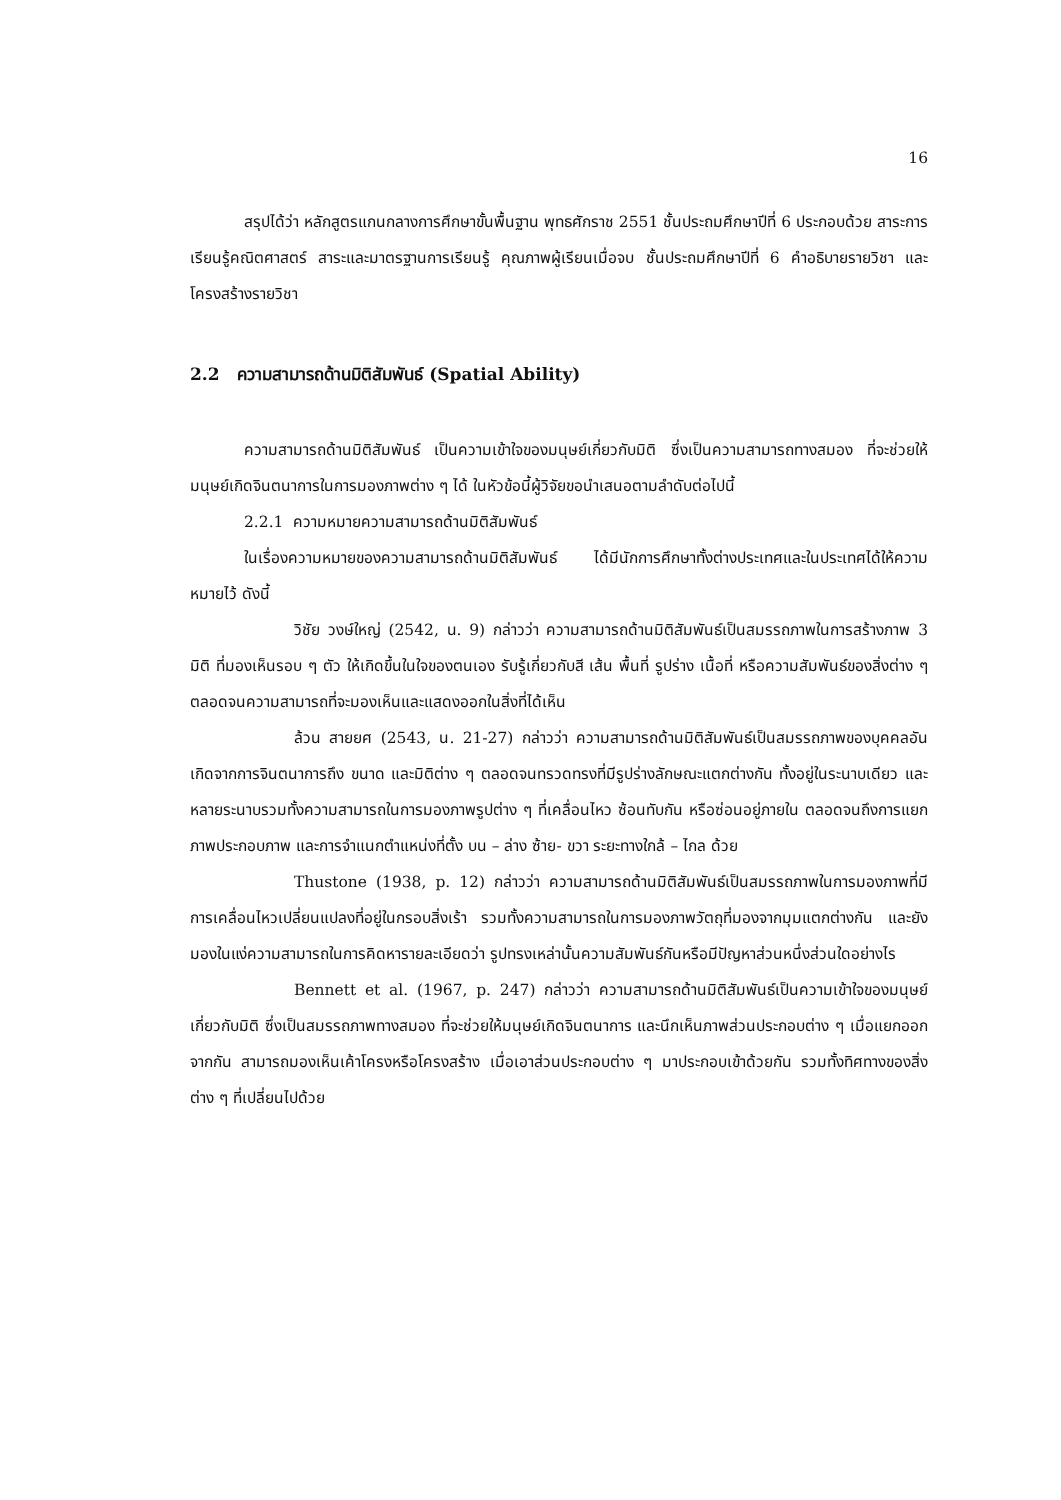16
สรุปได้ว่า หลักสูตรแกนกลางการศึกษาขั้นพื้นฐาน พุทธศักราช 2551 ชั้นประถมศึกษาปีที่ 6 ประกอบด้วย สาระการเรียนรู้คณิตศาสตร์ สาระและมาตรฐานการเรียนรู้ คุณภาพผู้เรียนเมื่อจบ ชั้นประถมศึกษาปีที่ 6 คำอธิบายรายวิชา และโครงสร้างรายวิชา
2.2 ความสามารถด้านมิติสัมพันธ์ (Spatial Ability)
ความสามารถด้านมิติสัมพันธ์ เป็นความเข้าใจของมนุษย์เกี่ยวกับมิติ ซึ่งเป็นความสามารถทางสมอง ที่จะช่วยให้มนุษย์เกิดจินตนาการในการมองภาพต่าง ๆ ได้ ในหัวข้อนี้ผู้วิจัยขอนำเสนอตามลำดับต่อไปนี้
2.2.1 ความหมายความสามารถด้านมิติสัมพันธ์
ในเรื่องความหมายของความสามารถด้านมิติสัมพันธ์ ได้มีนักการศึกษาทั้งต่างประเทศและในประเทศได้ให้ความหมายไว้ ดังนี้
วิชัย วงษ์ใหญ่ (2542, น. 9) กล่าวว่า ความสามารถด้านมิติสัมพันธ์เป็นสมรรถภาพในการสร้างภาพ 3 มิติ ที่มองเห็นรอบ ๆ ตัว ให้เกิดขึ้นในใจของตนเอง รับรู้เกี่ยวกับสี เส้น พื้นที่ รูปร่าง เนื้อที่ หรือความสัมพันธ์ของสิ่งต่าง ๆ ตลอดจนความสามารถที่จะมองเห็นและแสดงออกในสิ่งที่ได้เห็น
ล้วน สายยศ (2543, น. 21-27) กล่าวว่า ความสามารถด้านมิติสัมพันธ์เป็นสมรรถภาพของบุคคลอันเกิดจากการจินตนาการถึง ขนาด และมิติต่าง ๆ ตลอดจนทรวดทรงที่มีรูปร่างลักษณะแตกต่างกัน ทั้งอยู่ในระนาบเดียว และหลายระนาบรวมทั้งความสามารถในการมองภาพรูปต่าง ๆ ที่เคลื่อนไหว ซ้อนทับกัน หรือซ่อนอยู่ภายใน ตลอดจนถึงการแยกภาพประกอบภาพ และการจำแนกตำแหน่งที่ตั้ง บน – ล่าง ซ้าย- ขวา ระยะทางใกล้ – ไกล ด้วย
Thustone (1938, p. 12) กล่าวว่า ความสามารถด้านมิติสัมพันธ์เป็นสมรรถภาพในการมองภาพที่มีการเคลื่อนไหวเปลี่ยนแปลงที่อยู่ในกรอบสิ่งเร้า รวมทั้งความสามารถในการมองภาพวัตถุที่มองจากมุมแตกต่างกัน และยังมองในแง่ความสามารถในการคิดหารายละเอียดว่า รูปทรงเหล่านั้นความสัมพันธ์กันหรือมีปัญหาส่วนหนึ่งส่วนใดอย่างไร
Bennett et al. (1967, p. 247) กล่าวว่า ความสามารถด้านมิติสัมพันธ์เป็นความเข้าใจของมนุษย์เกี่ยวกับมิติ ซึ่งเป็นสมรรถภาพทางสมอง ที่จะช่วยให้มนุษย์เกิดจินตนาการ และนึกเห็นภาพส่วนประกอบต่าง ๆ เมื่อแยกออกจากกัน สามารถมองเห็นเค้าโครงหรือโครงสร้าง เมื่อเอาส่วนประกอบต่าง ๆ มาประกอบเข้าด้วยกัน รวมทั้งทิศทางของสิ่งต่าง ๆ ที่เปลี่ยนไปด้วย